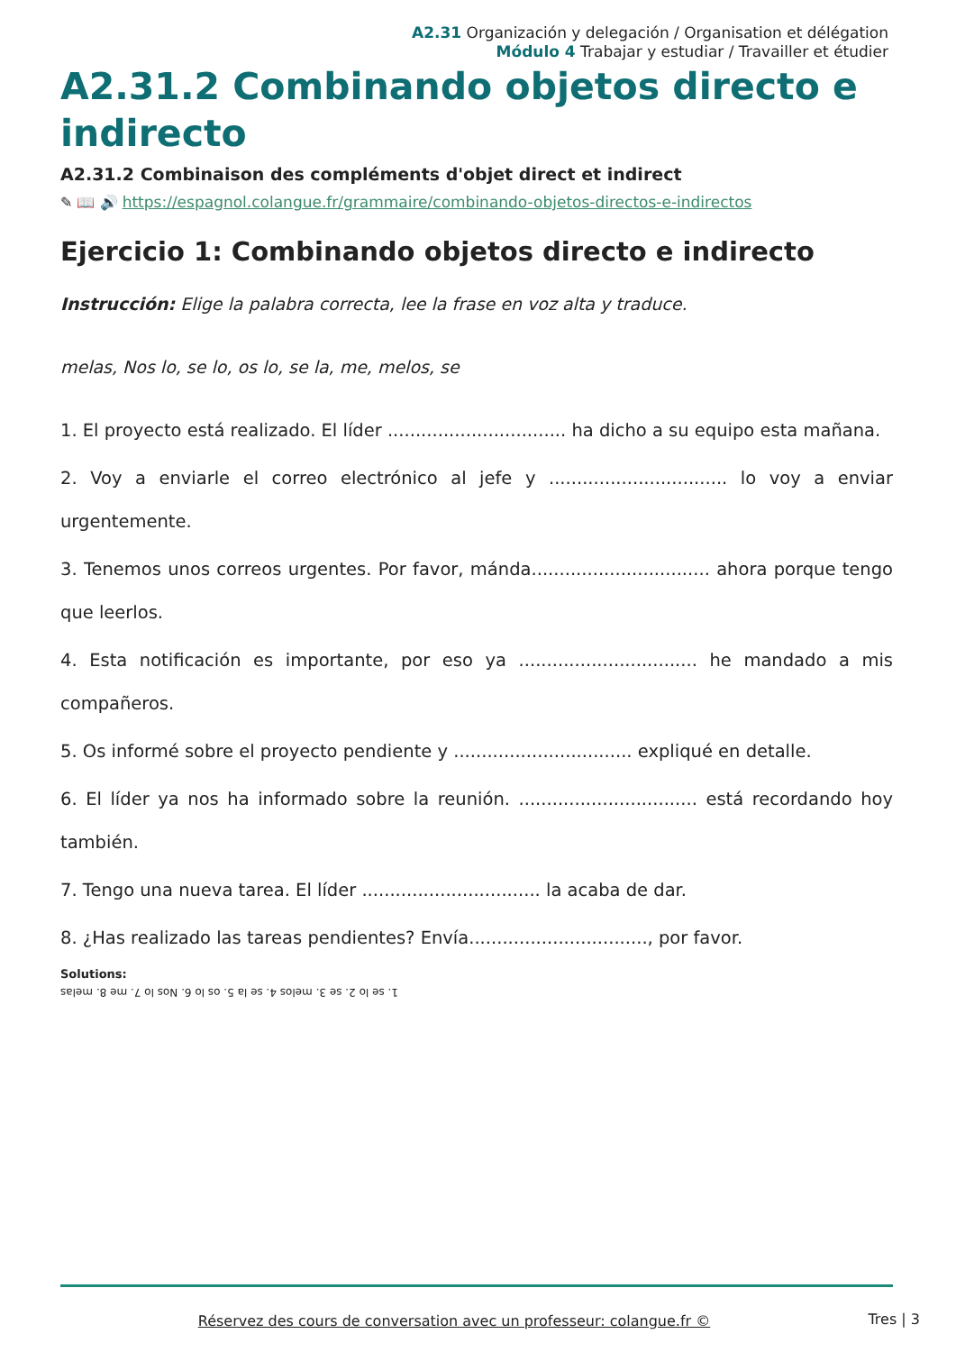A2.31 Organización y delegación / Organisation et délégation
Módulo 4 Trabajar y estudiar / Travailler et étudier
A2.31.2 Combinando objetos directo e indirecto
A2.31.2 Combinaison des compléments d'objet direct et indirect
✎ 📖 🔊 https://espagnol.colangue.fr/grammaire/combinando-objetos-directos-e-indirectos
Ejercicio 1: Combinando objetos directo e indirecto
Instrucción: Elige la palabra correcta, lee la frase en voz alta y traduce.
melas, Nos lo, se lo, os lo, se la, me, melos, se
1. El proyecto está realizado. El líder ................................ ha dicho a su equipo esta mañana.
2. Voy a enviarle el correo electrónico al jefe y ................................ lo voy a enviar urgentemente.
3. Tenemos unos correos urgentes. Por favor, mánda................................ ahora porque tengo que leerlos.
4. Esta notificación es importante, por eso ya ................................ he mandado a mis compañeros.
5. Os informé sobre el proyecto pendiente y ................................ expliqué en detalle.
6. El líder ya nos ha informado sobre la reunión. ................................ está recordando hoy también.
7. Tengo una nueva tarea. El líder ................................ la acaba de dar.
8. ¿Has realizado las tareas pendientes? Envía................................, por favor.
Solutions:
1. se lo 2. se 3. melos 4. se la 5. os lo 6. Nos lo 7. me 8. melas
Réservez des cours de conversation avec un professeur: colangue.fr © Tres | 3